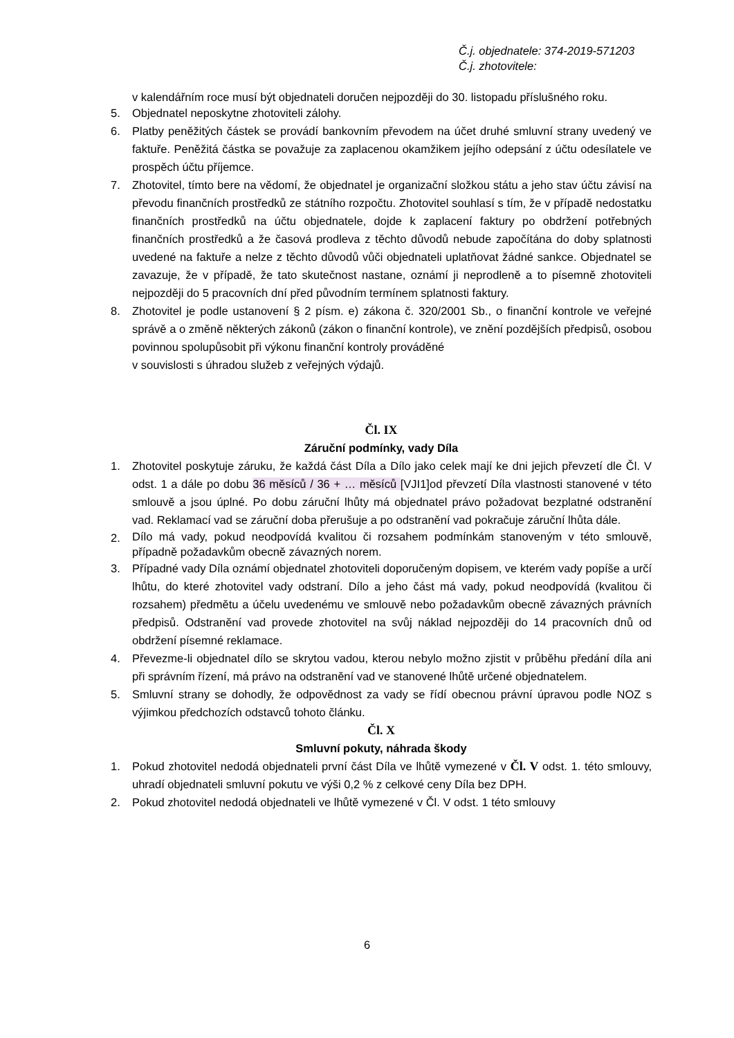Č.j. objednatele: 374-2019-571203
Č.j. zhotovitele:
v kalendářním roce musí být objednateli doručen nejpozději do 30. listopadu příslušného roku.
5. Objednatel neposkytne zhotoviteli zálohy.
6. Platby peněžitých částek se provádí bankovním převodem na účet druhé smluvní strany uvedený ve faktuře. Peněžitá částka se považuje za zaplacenou okamžikem jejího odepsání z účtu odesílatele ve prospěch účtu příjemce.
7. Zhotovitel, tímto bere na vědomí, že objednatel je organizační složkou státu a jeho stav účtu závisí na převodu finančních prostředků ze státního rozpočtu. Zhotovitel souhlasí s tím, že v případě nedostatku finančních prostředků na účtu objednatele, dojde k zaplacení faktury po obdržení potřebných finančních prostředků a že časová prodleva z těchto důvodů nebude započítána do doby splatnosti uvedené na faktuře a nelze z těchto důvodů vůči objednateli uplatňovat žádné sankce. Objednatel se zavazuje, že v případě, že tato skutečnost nastane, oznámí ji neprodleně a to písemně zhotoviteli nejpozději do 5 pracovních dní před původním termínem splatnosti faktury.
8. Zhotovitel je podle ustanovení § 2 písm. e) zákona č. 320/2001 Sb., o finanční kontrole ve veřejné správě a o změně některých zákonů (zákon o finanční kontrole), ve znění pozdějších předpisů, osobou povinnou spolupůsobit při výkonu finanční kontroly prováděné
v souvislosti s úhradou služeb z veřejných výdajů.
Čl. IX
Záruční podmínky, vady Díla
1. Zhotovitel poskytuje záruku, že každá část Díla a Dílo jako celek mají ke dni jejich převzetí dle Čl. V odst. 1 a dále po dobu 36 měsíců / 36 + … měsíců [VJI1]od převzetí Díla vlastnosti stanovené v této smlouvě a jsou úplné. Po dobu záruční lhůty má objednatel právo požadovat bezplatné odstranění vad. Reklamací vad se záruční doba přerušuje a po odstranění vad pokračuje záruční lhůta dále.
2.
Dílo má vady, pokud neodpovídá kvalitou či rozsahem podmínkám stanoveným v této smlouvě, případně požadavkům obecně závazných norem.
3. Případné vady Díla oznámí objednatel zhotoviteli doporučeným dopisem, ve kterém vady popíše a určí lhůtu, do které zhotovitel vady odstraní. Dílo a jeho část má vady, pokud neodpovídá (kvalitou či rozsahem) předmětu a účelu uvedenému ve smlouvě nebo požadavkům obecně závazných právních předpisů. Odstranění vad provede zhotovitel na svůj náklad nejpozději do 14 pracovních dnů od obdržení písemné reklamace.
4. Převezme-li objednatel dílo se skrytou vadou, kterou nebylo možno zjistit v průběhu předání díla ani při správním řízení, má právo na odstranění vad ve stanovené lhůtě určené objednatelem.
5. Smluvní strany se dohodly, že odpovědnost za vady se řídí obecnou právní úpravou podle NOZ s výjimkou předchozích odstavců tohoto článku.
Čl. X
Smluvní pokuty, náhrada škody
1. Pokud zhotovitel nedodá objednateli první část Díla ve lhůtě vymezené v Čl. V odst. 1. této smlouvy, uhradí objednateli smluvní pokutu ve výši 0,2 % z celkové ceny Díla bez DPH.
2. Pokud zhotovitel nedodá objednateli ve lhůtě vymezené v Čl. V odst. 1 této smlouvy
6